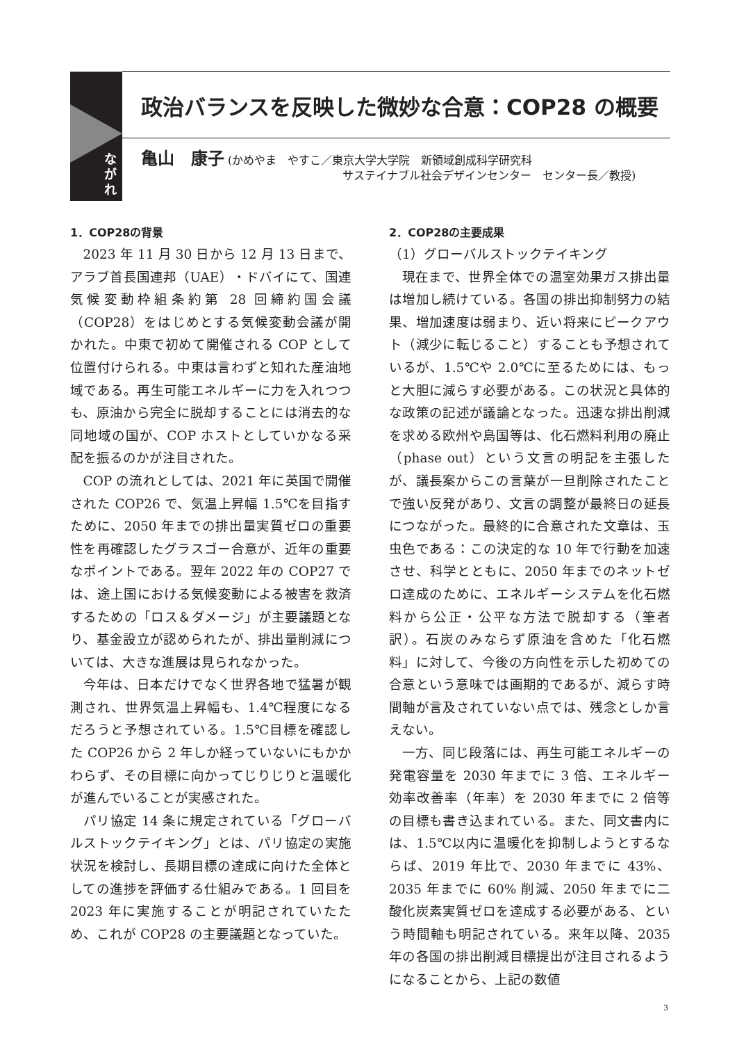な
が
れ
政治バランスを反映した微妙な合意：COP28 の概要
亀山　康子 (かめやま　やすこ／東京大学大学院　新領域創成科学研究科
サステイナブル社会デザインセンター　センター長／教授)
1．COP28の背景
2023 年 11 月 30 日から 12 月 13 日まで、アラブ首長国連邦（UAE）・ドバイにて、国連気候変動枠組条約第 28 回締約国会議（COP28）をはじめとする気候変動会議が開かれた。中東で初めて開催される COP として位置付けられる。中東は言わずと知れた産油地域である。再生可能エネルギーに力を入れつつも、原油から完全に脱却することには消去的な同地域の国が、COP ホストとしていかなる采配を振るのかが注目された。
COP の流れとしては、2021 年に英国で開催された COP26 で、気温上昇幅 1.5℃を目指すために、2050 年までの排出量実質ゼロの重要性を再確認したグラスゴー合意が、近年の重要なポイントである。翌年 2022 年の COP27 では、途上国における気候変動による被害を救済するための「ロス＆ダメージ」が主要議題となり、基金設立が認められたが、排出量削減については、大きな進展は見られなかった。
今年は、日本だけでなく世界各地で猛暑が観測され、世界気温上昇幅も、1.4℃程度になるだろうと予想されている。1.5℃目標を確認した COP26 から 2 年しか経っていないにもかかわらず、その目標に向かってじりじりと温暖化が進んでいることが実感された。
パリ協定 14 条に規定されている「グローバルストックテイキング」とは、パリ協定の実施状況を検討し、長期目標の達成に向けた全体としての進捗を評価する仕組みである。1 回目を 2023 年に実施することが明記されていたため、これが COP28 の主要議題となっていた。
2．COP28の主要成果
（1）グローバルストックテイキング
現在まで、世界全体での温室効果ガス排出量は増加し続けている。各国の排出抑制努力の結果、増加速度は弱まり、近い将来にピークアウト（減少に転じること）することも予想されているが、1.5℃や 2.0℃に至るためには、もっと大胆に減らす必要がある。この状況と具体的な政策の記述が議論となった。迅速な排出削減を求める欧州や島国等は、化石燃料利用の廃止（phase out）という文言の明記を主張したが、議長案からこの言葉が一旦削除されたことで強い反発があり、文言の調整が最終日の延長につながった。最終的に合意された文章は、玉虫色である：この決定的な 10 年で行動を加速させ、科学とともに、2050 年までのネットゼロ達成のために、エネルギーシステムを化石燃料から公正・公平な方法で脱却する（筆者訳）。石炭のみならず原油を含めた「化石燃料」に対して、今後の方向性を示した初めての合意という意味では画期的であるが、減らす時間軸が言及されていない点では、残念としか言えない。
一方、同じ段落には、再生可能エネルギーの発電容量を 2030 年までに 3 倍、エネルギー効率改善率（年率）を 2030 年までに 2 倍等の目標も書き込まれている。また、同文書内には、1.5℃以内に温暖化を抑制しようとするならば、2019 年比で、2030 年までに 43%、2035 年までに 60% 削減、2050 年までに二酸化炭素実質ゼロを達成する必要がある、という時間軸も明記されている。来年以降、2035 年の各国の排出削減目標提出が注目されるようになることから、上記の数値
3